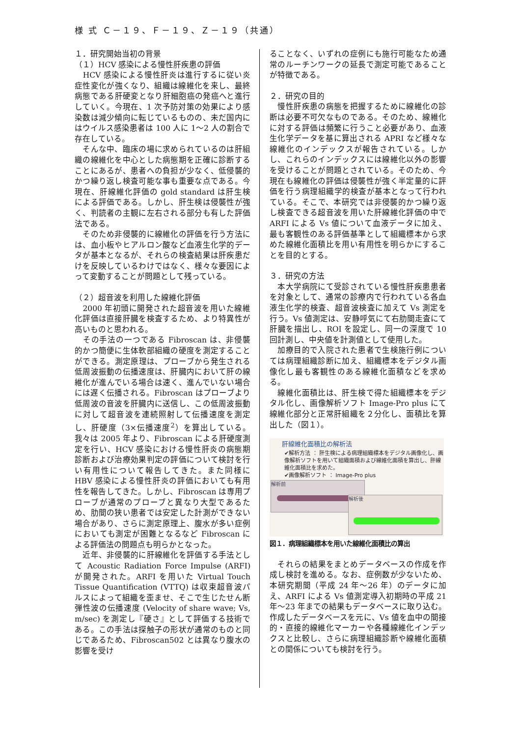様 式 Ｃ－１９、Ｆ－１９、Ｚ－１９（共通）
１．研究開始当初の背景
（１）HCV 感染による慢性肝疾患の評価
　HCV 感染による慢性肝炎は進行するに従い炎症性変化が強くなり、組織は線維化を来し、最終病態である肝硬変となり肝細胞癌の発癌へと進行していく。今現在、1 次予防対策の効果により感染数は減少傾向に転じているものの、未だ国内にはウイルス感染患者は 100 人に 1〜2 人の割合で存在している。
　そんな中、臨床の場に求められているのは肝組織の線維化を中心とした病態期を正確に診断することにあるが、患者への負担が少なく、低侵襲的かつ繰り返し検査可能な事も重要な点である。今現在、肝線維化評価の gold standard は肝生検による評価である。しかし、肝生検は侵襲性が強く、判読者の主観に左右される部分も有した評価法である。
　そのため非侵襲的に線維化の評価を行う方法には、血小板やヒアルロン酸など血液生化学的データが基本となるが、それらの検査結果は肝疾患だけを反映しているわけではなく、様々な要因によって変動することが問題として残っている。
（２）超音波を利用した線維化評価
　2000 年初頭に開発された超音波を用いた線維化評価は直接肝臓を検査するため、より特異性が高いものと思われる。
　その手法の一つである Fibroscan は、非侵襲的かつ簡便に生体軟部組織の硬度を測定することができる。測定原理は、プローブから発生される低周波振動の伝播速度は、肝臓内において肝の線維化が進んでいる場合は速く、進んでいない場合には遅く伝播される。Fibroscan はプローブより低周波の音波を肝臓内に送信し、この低周波振動に対して超音波を連続照射して伝播速度を測定し、肝硬度（3×伝播速度<sup>2</sup>）を算出している。我々は 2005 年より、Fibroscan による肝硬度測定を行い、HCV 感染における慢性肝炎の病態期診断および治療効果判定の評価について検討を行い有用性について報告してきた。また同様に HBV 感染による慢性肝炎の評価においても有用性を報告してきた。しかし、Fibroscan は専用プローブが通常のプローブと異なり大型であるため、肋間の狭い患者では安定した計測ができない場合があり、さらに測定原理上、腹水が多い症例においても測定が困難となるなど Fibroscan による評価法の問題点も明らかとなった。
　近年、非侵襲的に肝線維化を評価する手法として Acoustic Radiation Force Impulse (ARFI) が開発された。ARFI を用いた Virtual Touch Tissue Quantification (VTTQ) は収束超音波パルスによって組織を歪ませ、そこで生じたせん断弾性波の伝播速度 (Velocity of share wave; Vs, m/sec) を測定し『硬さ』として評価する技術である。この手法は探触子の形状が通常のものと同じであるため、Fibroscan502 とは異なり腹水の影響を受け
ることなく、いずれの症例にも施行可能なため通常のルーチンワークの延長で測定可能であることが特徴である。
２．研究の目的
　慢性肝疾患の病態を把握するために線維化の診断は必要不可欠なものである。そのため、線維化に対する評価は頻繁に行うこと必要があり、血液生化学データを基に算出される APRI など様々な線維化のインデックスが報告されている。しかし、これらのインデックスには線維化以外の影響を受けることが問題とされている。そのため、今現在も線維化の評価は侵襲性が強く半定量的に評価を行う病理組織学的検査が基本となって行われている。そこで、本研究では非侵襲的かつ繰り返し検査できる超音波を用いた肝線維化評価の中で ARFI による Vs 値について血液データに加え、最も客観性のある評価基準として組織標本から求めた線維化面積比を用い有用性を明らかにすることを目的とする。
３．研究の方法
　本大学病院にて受診されている慢性肝疾患患者を対象として、通常の診療内で行われている各血液生化学的検査、超音波検査に加えて Vs 測定を行う。Vs 値測定は、安静呼気にて右肋間走査にて肝臓を描出し、ROI を設定し、同一の深度で 10 回計測し、中央値を計測値として使用した。
　加療目的で入院された患者で生検施行例については病理組織診断に加え、組織標本をデジタル画像化し最も客観性のある線維化面積などを求める。
　線維化面積比は、肝生検で得た組織標本をデジタル化し、画像解析ソフト Image-Pro plus にて線維化部分と正常肝組織を２分化し、面積比を算出した（図１）。
肝線維化面積比の解析法
✔解析方法 ： 肝生検による病理組織標本をデジタル画像化し、画像解析ソフトを用いて組織面積および線維化面積を算出し、肝線維化面積比を求めた。
✔画像解析ソフト ： Image-Pro plus
解析前
解析後
図１．病理組織標本を用いた線維化面積比の算出
　それらの結果をまとめデータベースの作成を作成し検討を進める。なお、症例数が少ないため、本研究期間（平成 24 年〜26 年）のデータに加え、ARFI による Vs 値測定導入初期時の平成 21 年〜23 年までの結果もデータベースに取り込む。作成したデータベースを元に、Vs 値を血中の間接的・直接的線維化マーカーや各種線維化インデックスと比較し、さらに病理組織診断や線維化面積との関係についても検討を行う。